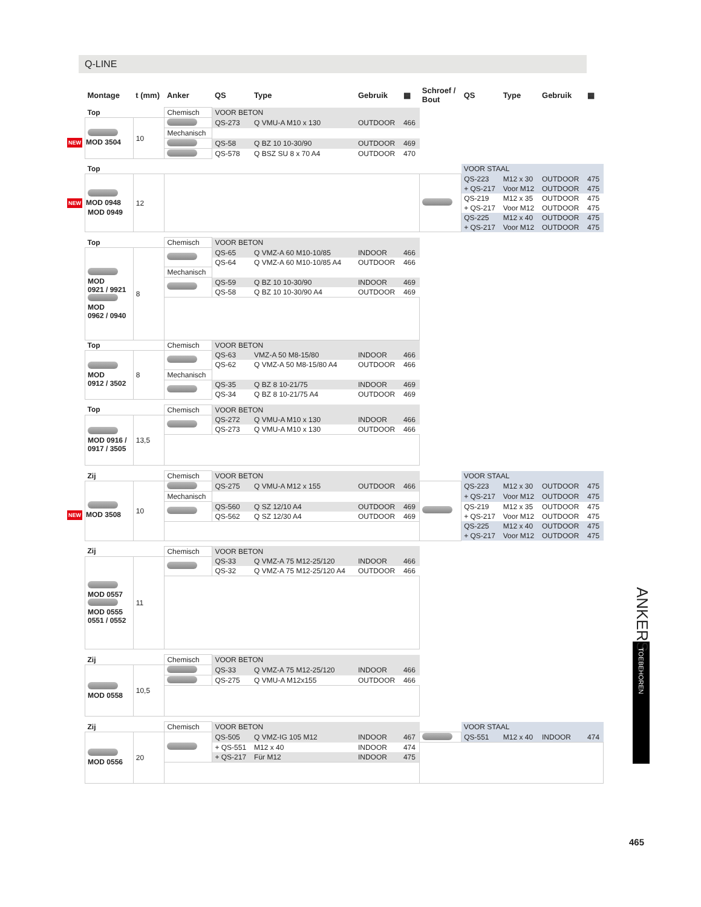Q-LINE
| Montage | t (mm) | Anker | QS | Type | Gebruik | ▦ | Schroef / Bout | QS | Type | Gebruik | ▦ |
| --- | --- | --- | --- | --- | --- | --- | --- | --- | --- | --- | --- |
| Top | | Chemisch | VOOR BETON | | | | | | | | |
| NEW MOD 3504 | 10 | | QS-273 | Q VMU-A M10 x 130 | OUTDOOR | 466 | | | | | |
| | | Mechanisch | | | | | | | | | |
| | | | QS-58 | Q BZ 10 10-30/90 | OUTDOOR | 469 | | | | | |
| | | | QS-578 | Q BSZ SU 8 x 70 A4 | OUTDOOR | 470 | | | | | |
| Top | | | | | | | | VOOR STAAL | | | |
| NEW MOD 0948 MOD 0949 | 12 | | | | | | | QS-223 | M12 x 30 | OUTDOOR | 475 |
| | | | | | | | | + QS-217 | Voor M12 | OUTDOOR | 475 |
| | | | | | | | | QS-219 | M12 x 35 | OUTDOOR | 475 |
| | | | | | | | | + QS-217 | Voor M12 | OUTDOOR | 475 |
| | | | | | | | | QS-225 | M12 x 40 | OUTDOOR | 475 |
| | | | | | | | | + QS-217 | Voor M12 | OUTDOOR | 475 |
| Top | | Chemisch | VOOR BETON | | | | | | | | |
| MOD 0921 / 9921 MOD 0962 / 0940 | 8 | | QS-65 | Q VMZ-A 60 M10-10/85 | INDOOR | 466 | | | | | |
| | | | QS-64 | Q VMZ-A 60 M10-10/85 A4 | OUTDOOR | 466 | | | | | |
| | | Mechanisch | | | | | | | | | |
| | | | QS-59 | Q BZ 10 10-30/90 | INDOOR | 469 | | | | | |
| | | | QS-58 | Q BZ 10 10-30/90 A4 | OUTDOOR | 469 | | | | | |
| Top | | Chemisch | VOOR BETON | | | | | | | | |
| MOD 0912 / 3502 | 8 | | QS-63 | VMZ-A 50 M8-15/80 | INDOOR | 466 | | | | | |
| | | | QS-62 | Q VMZ-A 50 M8-15/80 A4 | OUTDOOR | 466 | | | | | |
| | | Mechanisch | | | | | | | | | |
| | | | QS-35 | Q BZ 8 10-21/75 | INDOOR | 469 | | | | | |
| | | | QS-34 | Q BZ 8 10-21/75 A4 | OUTDOOR | 469 | | | | | |
| Top | | Chemisch | VOOR BETON | | | | | | | | |
| MOD 0916 / 0917 / 3505 | 13,5 | | QS-272 | Q VMU-A M10 x 130 | INDOOR | 466 | | | | | |
| | | | QS-273 | Q VMU-A M10 x 130 | OUTDOOR | 466 | | | | | |
| Zij | | Chemisch | VOOR BETON | | | | | VOOR STAAL | | | |
| NEW MOD 3508 | 10 | | QS-275 | Q VMU-A M12 x 155 | OUTDOOR | 466 | | QS-223 | M12 x 30 | OUTDOOR | 475 |
| | | Mechanisch | | | | | | + QS-217 | Voor M12 | OUTDOOR | 475 |
| | | | QS-560 | Q SZ 12/10 A4 | OUTDOOR | 469 | | QS-219 | M12 x 35 | OUTDOOR | 475 |
| | | | QS-562 | Q SZ 12/30 A4 | OUTDOOR | 469 | | + QS-217 | Voor M12 | OUTDOOR | 475 |
| | | | | | | | | QS-225 | M12 x 40 | OUTDOOR | 475 |
| | | | | | | | | + QS-217 | Voor M12 | OUTDOOR | 475 |
| Zij | | Chemisch | VOOR BETON | | | | | | | | |
| MOD 0557 MOD 0555 0551 / 0552 | 11 | | QS-33 | Q VMZ-A 75 M12-25/120 | INDOOR | 466 | | | | | |
| | | | QS-32 | Q VMZ-A 75 M12-25/120 A4 | OUTDOOR | 466 | | | | | |
| Zij | | Chemisch | VOOR BETON | | | | | | | | |
| MOD 0558 | 10,5 | | QS-33 | Q VMZ-A 75 M12-25/120 | INDOOR | 466 | | | | | |
| | | | QS-275 | Q VMU-A M12x155 | OUTDOOR | 466 | | | | | |
| Zij | | Chemisch | VOOR BETON | | | | | VOOR STAAL | | | |
| MOD 0556 | 20 | | QS-505 | Q VMZ-IG 105 M12 | INDOOR | 467 | | QS-551 | M12 x 40 | INDOOR | 474 |
| | | | + QS-551 | M12 x 40 | INDOOR | 474 | | | | | |
| | | | + QS-217 | Für M12 | INDOOR | 475 | | | | | |
ANKERS
TOEBEHOREN
465